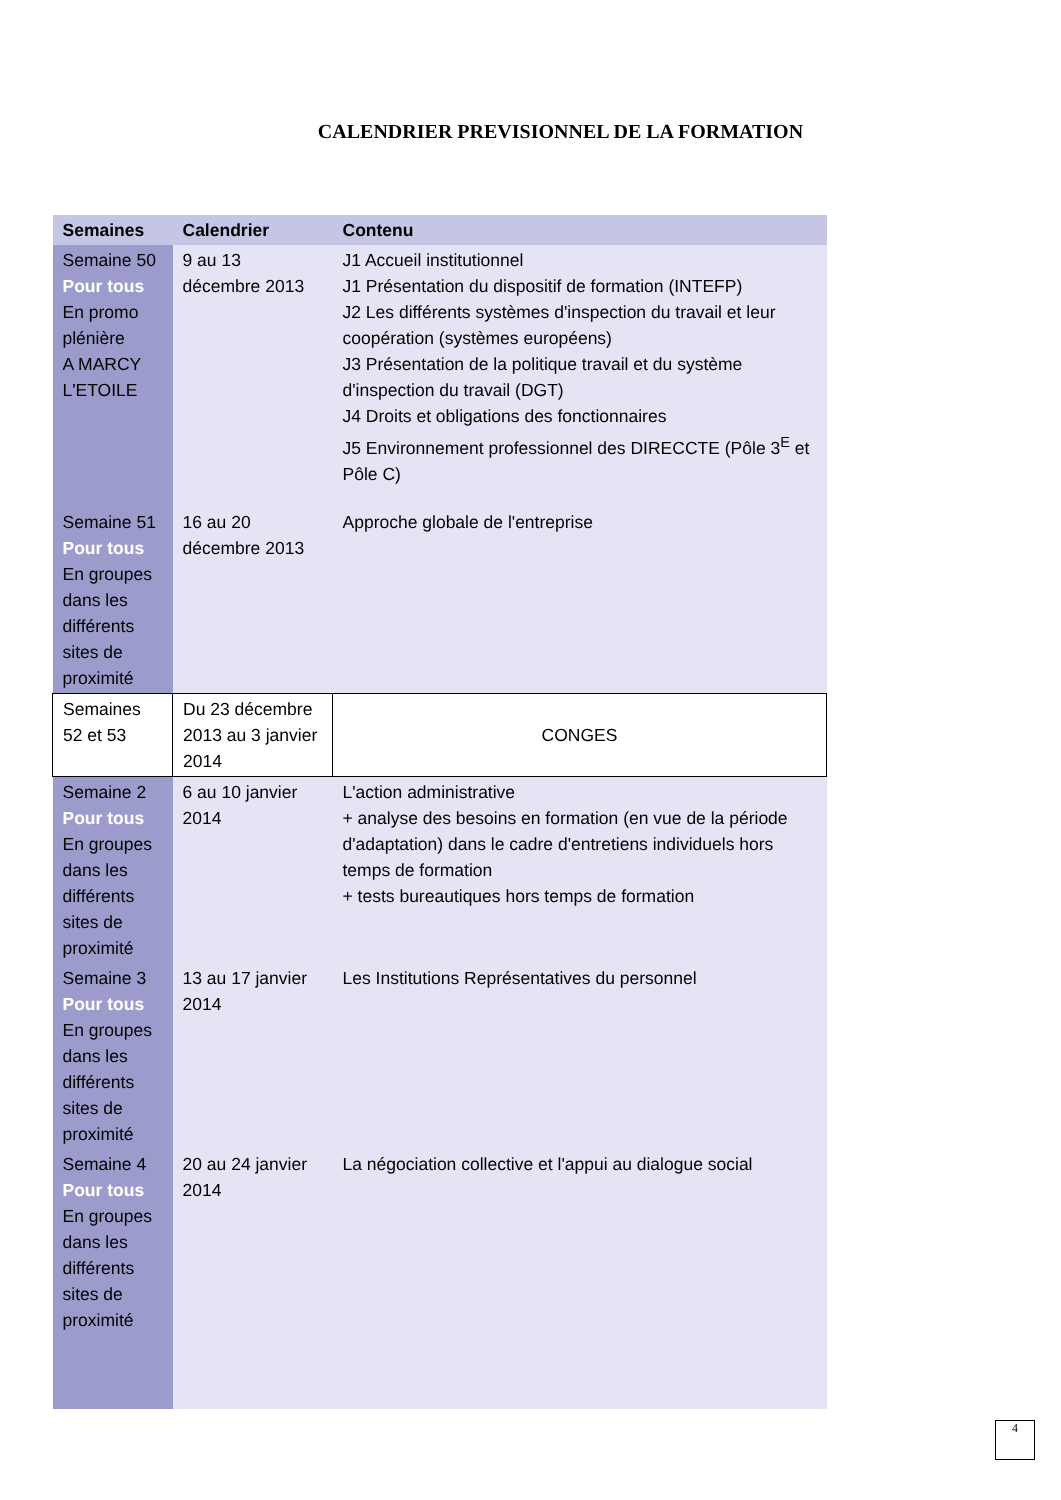CALENDRIER PREVISIONNEL DE LA FORMATION
| Semaines | Calendrier | Contenu |
| --- | --- | --- |
| Semaine 50 Pour tous En promo plénière A MARCY L'ETOILE | 9 au 13 décembre 2013 | J1 Accueil institutionnel J1 Présentation du dispositif de formation (INTEFP) J2 Les différents systèmes d'inspection du travail et leur coopération (systèmes européens) J3 Présentation de la politique travail et du système d'inspection du travail (DGT) J4 Droits et obligations des fonctionnaires J5 Environnement professionnel des DIRECCTE (Pôle 3<sup>E</sup> et Pôle C) |
| Semaine 51 Pour tous En groupes dans les différents sites de proximité | 16 au 20 décembre 2013 | Approche globale de l'entreprise |
| Semaines 52 et 53 | Du 23 décembre 2013 au 3 janvier 2014 | CONGES |
| Semaine 2 Pour tous En groupes dans les différents sites de proximité | 6 au 10 janvier 2014 | L'action administrative + analyse des besoins en formation (en vue de la période d'adaptation) dans le cadre d'entretiens individuels hors temps de formation + tests bureautiques hors temps de formation |
| Semaine 3 Pour tous En groupes dans les différents sites de proximité | 13 au 17 janvier 2014 | Les Institutions Représentatives du personnel |
| Semaine 4 Pour tous En groupes dans les différents sites de proximité | 20 au 24 janvier 2014 | La négociation collective et l'appui au dialogue social |
4